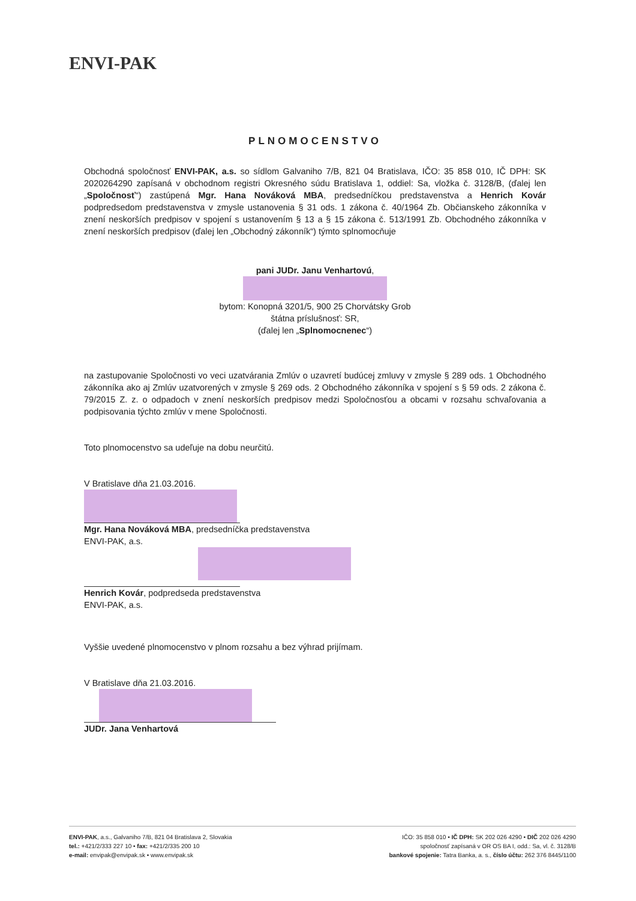ENVI-PAK
PLNOMOCENSTVO
Obchodná spoločnosť ENVI-PAK, a.s. so sídlom Galvaniho 7/B, 821 04 Bratislava, IČO: 35 858 010, IČ DPH: SK 2020264290 zapísaná v obchodnom registri Okresného súdu Bratislava 1, oddiel: Sa, vložka č. 3128/B, (ďalej len „Spoločnosť“) zastúpená Mgr. Hana Nováková MBA, predsedníčkou predstavenstva a Henrich Kovár podpredsedom predstavenstva v zmysle ustanovenia § 31 ods. 1 zákona č. 40/1964 Zb. Občianskeho zákonníka v znení neskorších predpisov v spojení s ustanovením § 13 a § 15 zákona č. 513/1991 Zb. Obchodného zákonníka v znení neskorších predpisov (ďalej len „Obchodný zákonník“) týmto splnomocňuje
pani JUDr. Janu Venhartovú,
bytom: Konopná 3201/5, 900 25 Chorvátsky Grob
štátna príslušnosť: SR,
(ďalej len „Splnomocnenec“)
na zastupovanie Spoločnosti vo veci uzatvárania Zmlúv o uzavretí budúcej zmluvy v zmysle § 289 ods. 1 Obchodného zákonníka ako aj Zmlúv uzatvorených v zmysle § 269 ods. 2 Obchodného zákonníka v spojení s § 59 ods. 2 zákona č. 79/2015 Z. z. o odpadoch v znení neskorších predpisov medzi Spoločnosťou a obcami v rozsahu schvaľovania a podpisovania týchto zmlúv v mene Spoločnosti.
Toto plnomocenstvo sa udeľuje na dobu neurčitú.
V Bratislave dňa 21.03.2016.
Mgr. Hana Nováková MBA, predsedníčka predstavenstva
ENVI-PAK, a.s.
Henrich Kovár, podpredseda predstavenstva
ENVI-PAK, a.s.
Vyššie uvedené plnomocenstvo v plnom rozsahu a bez výhrad prijímam.
V Bratislave dňa 21.03.2016.
JUDr. Jana Venhartová
ENVI-PAK, a.s., Galvaniho 7/B, 821 04 Bratislava 2, Slovakia
tel.: +421/2/333 227 10 • fax: +421/2/335 200 10
e-mail: envipak@envipak.sk • www.envipak.sk
IČO: 35 858 010 • IČ DPH: SK 202 026 4290 • DIČ 202 026 4290
spoločnosť zapísaná v OR OS BA I, odd.: Sa, vl. č. 3128/B
bankové spojenie: Tatra Banka, a. s., číslo účtu: 262 376 8445/1100